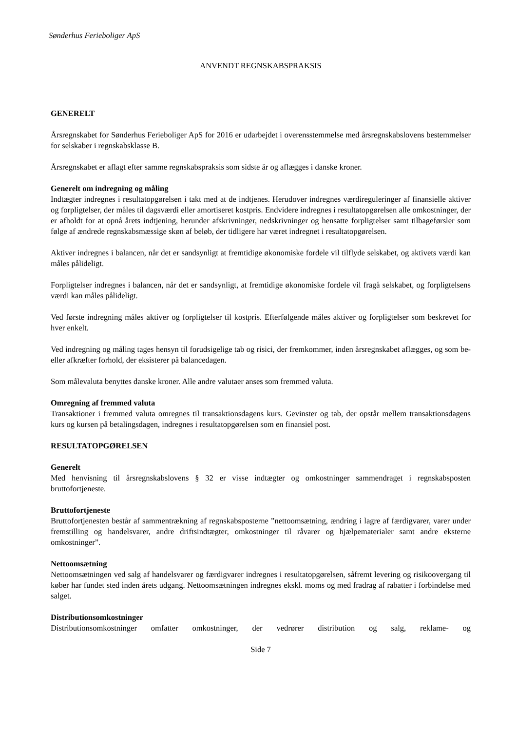Sønderhus Ferieboliger ApS
ANVENDT REGNSKABSPRAKSIS
GENERELT
Årsregnskabet for Sønderhus Ferieboliger ApS for 2016 er udarbejdet i overensstemmelse med årsregnskabslovens bestemmelser for selskaber i regnskabsklasse B.
Årsregnskabet er aflagt efter samme regnskabspraksis som sidste år og aflægges i danske kroner.
Generelt om indregning og måling
Indtægter indregnes i resultatopgørelsen i takt med at de indtjenes. Herudover indregnes værdireguleringer af finansielle aktiver og forpligtelser, der måles til dagsværdi eller amortiseret kostpris. Endvidere indregnes i resultatopgørelsen alle omkostninger, der er afholdt for at opnå årets indtjening, herunder afskrivninger, nedskrivninger og hensatte forpligtelser samt tilbageførsler som følge af ændrede regnskabsmæssige skøn af beløb, der tidligere har været indregnet i resultatopgørelsen.
Aktiver indregnes i balancen, når det er sandsynligt at fremtidige økonomiske fordele vil tilflyde selskabet, og aktivets værdi kan måles pålideligt.
Forpligtelser indregnes i balancen, når det er sandsynligt, at fremtidige økonomiske fordele vil fragå selskabet, og forpligtelsens værdi kan måles pålideligt.
Ved første indregning måles aktiver og forpligtelser til kostpris. Efterfølgende måles aktiver og forpligtelser som beskrevet for hver enkelt.
Ved indregning og måling tages hensyn til forudsigelige tab og risici, der fremkommer, inden årsregnskabet aflægges, og som be- eller afkræfter forhold, der eksisterer på balancedagen.
Som målevaluta benyttes danske kroner. Alle andre valutaer anses som fremmed valuta.
Omregning af fremmed valuta
Transaktioner i fremmed valuta omregnes til transaktionsdagens kurs. Gevinster og tab, der opstår mellem transaktionsdagens kurs og kursen på betalingsdagen, indregnes i resultatopgørelsen som en finansiel post.
RESULTATOPGØRELSEN
Generelt
Med henvisning til årsregnskabslovens § 32 er visse indtægter og omkostninger sammendraget i regnskabsposten bruttofortjeneste.
Bruttofortjeneste
Bruttofortjenesten består af sammentrækning af regnskabsposterne ”nettoomsætning, ændring i lagre af færdigvarer, varer under fremstilling og handelsvarer, andre driftsindtægter, omkostninger til råvarer og hjælpematerialer samt andre eksterne omkostninger”.
Nettoomsætning
Nettoomsætningen ved salg af handelsvarer og færdigvarer indregnes i resultatopgørelsen, såfremt levering og risikoovergang til køber har fundet sted inden årets udgang. Nettoomsætningen indregnes ekskl. moms og med fradrag af rabatter i forbindelse med salget.
Distributionsomkostninger
Distributionsomkostninger omfatter omkostninger, der vedrører distribution og salg, reklame- og
Side 7